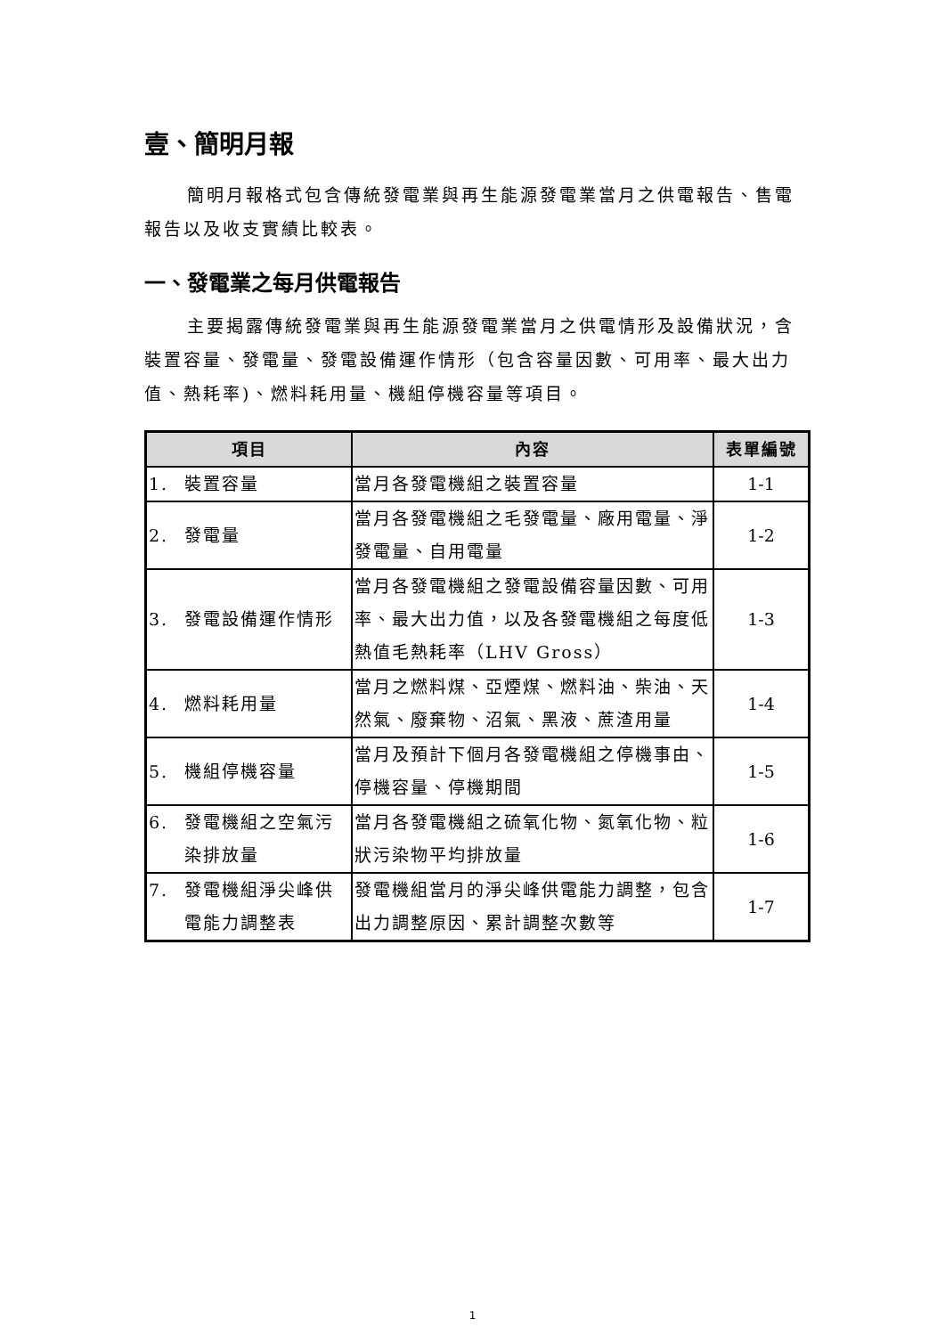壹、簡明月報
簡明月報格式包含傳統發電業與再生能源發電業當月之供電報告、售電報告以及收支實績比較表。
一、發電業之每月供電報告
主要揭露傳統發電業與再生能源發電業當月之供電情形及設備狀況，含裝置容量、發電量、發電設備運作情形（包含容量因數、可用率、最大出力值、熱耗率)、燃料耗用量、機組停機容量等項目。
| 項目 | 內容 | 表單編號 |
| --- | --- | --- |
| 1. 裝置容量 | 當月各發電機組之裝置容量 | 1-1 |
| 2. 發電量 | 當月各發電機組之毛發電量、廠用電量、淨發電量、自用電量 | 1-2 |
| 3. 發電設備運作情形 | 當月各發電機組之發電設備容量因數、可用率、最大出力值，以及各發電機組之每度低熱值毛熱耗率（LHV Gross） | 1-3 |
| 4. 燃料耗用量 | 當月之燃料煤、亞煙煤、燃料油、柴油、天然氣、廢棄物、沼氣、黑液、蔗渣用量 | 1-4 |
| 5. 機組停機容量 | 當月及預計下個月各發電機組之停機事由、停機容量、停機期間 | 1-5 |
| 6. 發電機組之空氣污染排放量 | 當月各發電機組之硫氧化物、氮氧化物、粒狀污染物平均排放量 | 1-6 |
| 7. 發電機組淨尖峰供電能力調整表 | 發電機組當月的淨尖峰供電能力調整，包含出力調整原因、累計調整次數等 | 1-7 |
1